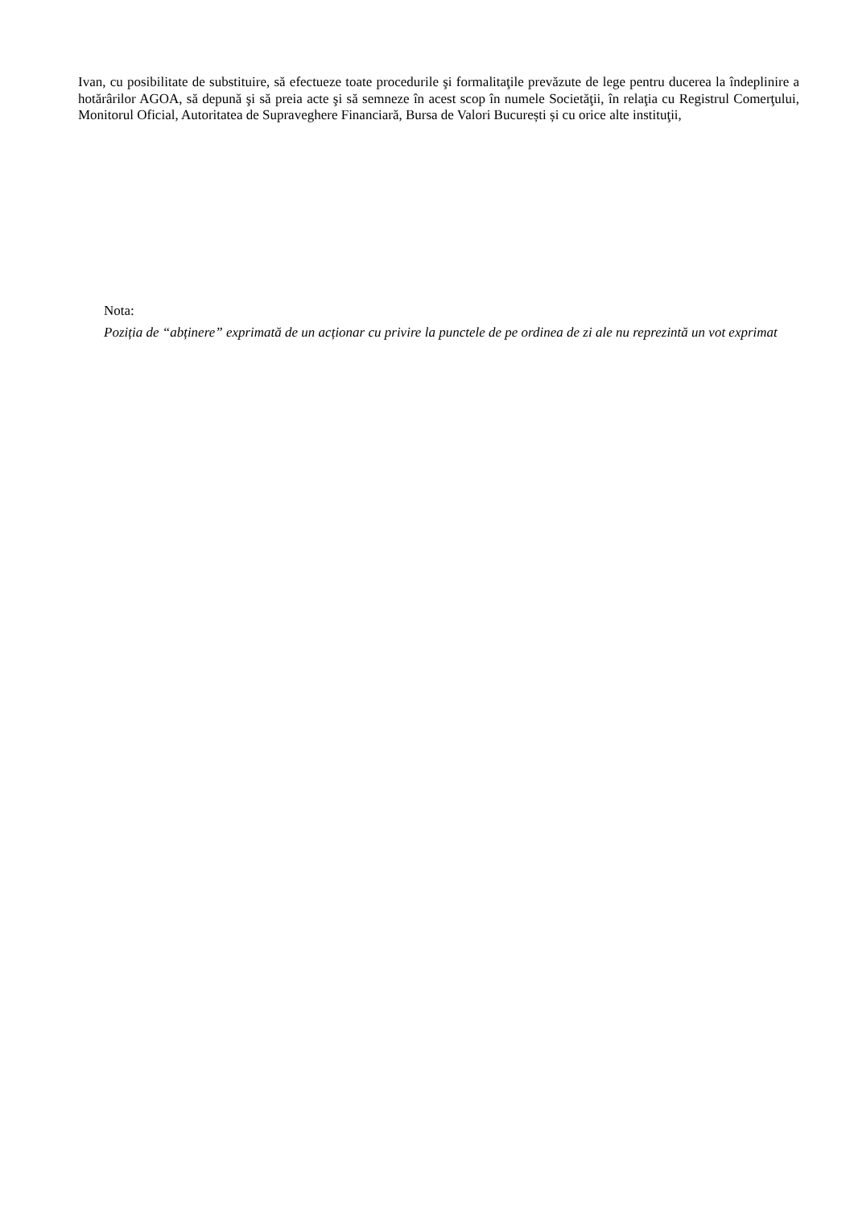Ivan, cu posibilitate de substituire, să efectueze toate procedurile şi formalitaţile prevăzute de lege pentru ducerea la îndeplinire a hotărârilor AGOA, să depună şi să preia acte şi să semneze în acest scop în numele Societăţii, în relaţia cu Registrul Comerţului, Monitorul Oficial, Autoritatea de Supraveghere Financiară, Bursa de Valori București și cu orice alte instituţii,
Nota:
Poziția de “abținere” exprimată de un acționar cu privire la punctele de pe ordinea de zi ale nu reprezintă un vot exprimat